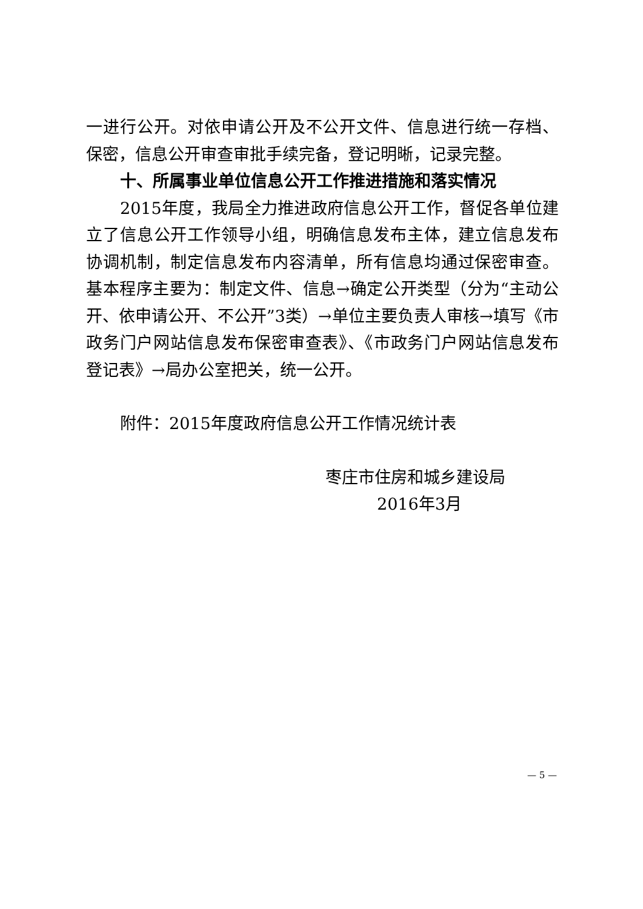一进行公开。对依申请公开及不公开文件、信息进行统一存档、保密，信息公开审查审批手续完备，登记明晰，记录完整。
十、所属事业单位信息公开工作推进措施和落实情况
2015年度，我局全力推进政府信息公开工作，督促各单位建立了信息公开工作领导小组，明确信息发布主体，建立信息发布协调机制，制定信息发布内容清单，所有信息均通过保密审查。基本程序主要为：制定文件、信息→确定公开类型（分为“主动公开、依申请公开、不公开”3类）→单位主要负责人审核→填写《市政务门户网站信息发布保密审查表》、《市政务门户网站信息发布登记表》→局办公室把关，统一公开。
附件：2015年度政府信息公开工作情况统计表
枣庄市住房和城乡建设局
2016年3月
— 5 —